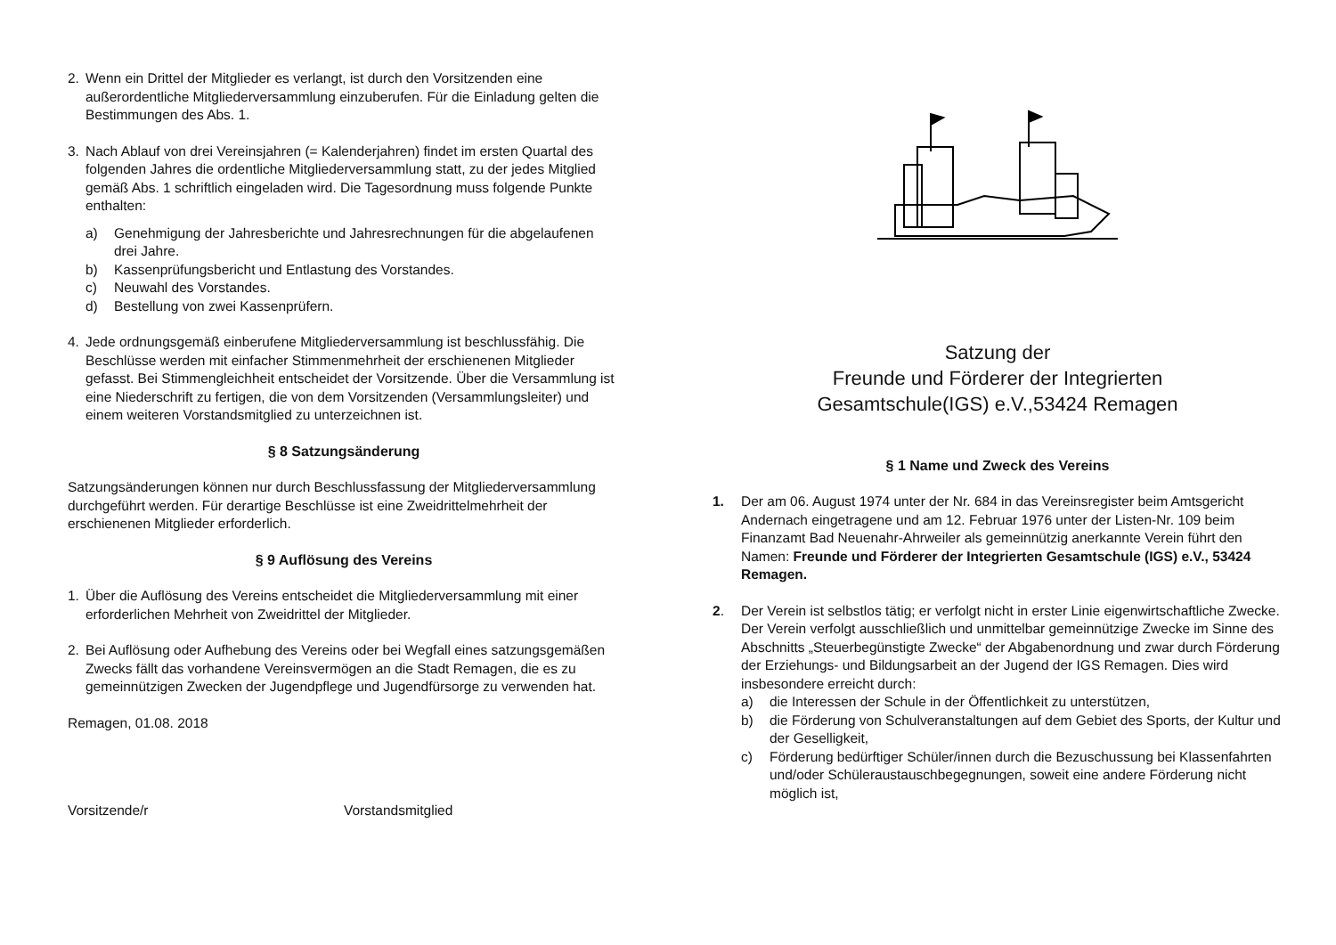2. Wenn ein Drittel der Mitglieder es verlangt, ist durch den Vorsitzenden eine außerordentliche Mitgliederversammlung einzuberufen. Für die Einladung gelten die Bestimmungen des Abs. 1.
3. Nach Ablauf von drei Vereinsjahren (= Kalenderjahren) findet im ersten Quartal des folgenden Jahres die ordentliche Mitgliederversammlung statt, zu der jedes Mitglied gemäß Abs. 1 schriftlich eingeladen wird. Die Tagesordnung muss folgende Punkte enthalten:
a) Genehmigung der Jahresberichte und Jahresrechnungen für die abgelaufenen drei Jahre.
b) Kassenprüfungsbericht und Entlastung des Vorstandes.
c) Neuwahl des Vorstandes.
d) Bestellung von zwei Kassenprüfern.
4. Jede ordnungsgemäß einberufene Mitgliederversammlung ist beschlussfähig. Die Beschlüsse werden mit einfacher Stimmenmehrheit der erschienenen Mitglieder gefasst. Bei Stimmengleichheit entscheidet der Vorsitzende. Über die Versammlung ist eine Niederschrift zu fertigen, die von dem Vorsitzenden (Versammlungsleiter) und einem weiteren Vorstandsmitglied zu unterzeichnen ist.
§ 8 Satzungsänderung
Satzungsänderungen können nur durch Beschlussfassung der Mitgliederversammlung durchgeführt werden. Für derartige Beschlüsse ist eine Zweidrittelmehrheit der erschienenen Mitglieder erforderlich.
§ 9 Auflösung des Vereins
1. Über die Auflösung des Vereins entscheidet die Mitgliederversammlung mit einer erforderlichen Mehrheit von Zweidrittel der Mitglieder.
2. Bei Auflösung oder Aufhebung des Vereins oder bei Wegfall eines satzungsgemäßen Zwecks fällt das vorhandene Vereinsvermögen an die Stadt Remagen, die es zu gemeinnützigen Zwecken der Jugendpflege und Jugendfürsorge zu verwenden hat.
Remagen, 01.08. 2018
Vorsitzende/r Vorstandsmitglied
Satzung der
Freunde und Förderer der Integrierten
Gesamtschule(IGS) e.V.,53424 Remagen
§ 1 Name und Zweck des Vereins
1. Der am 06. August 1974 unter der Nr. 684 in das Vereinsregister beim Amtsgericht Andernach eingetragene und am 12. Februar 1976 unter der Listen-Nr. 109 beim Finanzamt Bad Neuenahr-Ahrweiler als gemeinnützig anerkannte Verein führt den Namen: Freunde und Förderer der Integrierten Gesamtschule (IGS) e.V., 53424 Remagen.
2. Der Verein ist selbstlos tätig; er verfolgt nicht in erster Linie eigenwirtschaftliche Zwecke.
Der Verein verfolgt ausschließlich und unmittelbar gemeinnützige Zwecke im Sinne des Abschnitts „Steuerbegünstigte Zwecke“ der Abgabenordnung und zwar durch Förderung der Erziehungs- und Bildungsarbeit an der Jugend der IGS Remagen. Dies wird insbesondere erreicht durch:
a) die Interessen der Schule in der Öffentlichkeit zu unterstützen,
b) die Förderung von Schulveranstaltungen auf dem Gebiet des Sports, der Kultur und der Geselligkeit,
c) Förderung bedürftiger Schüler/innen durch die Bezuschussung bei Klassenfahrten und/oder Schüleraustauschbegegnungen, soweit eine andere Förderung nicht möglich ist,